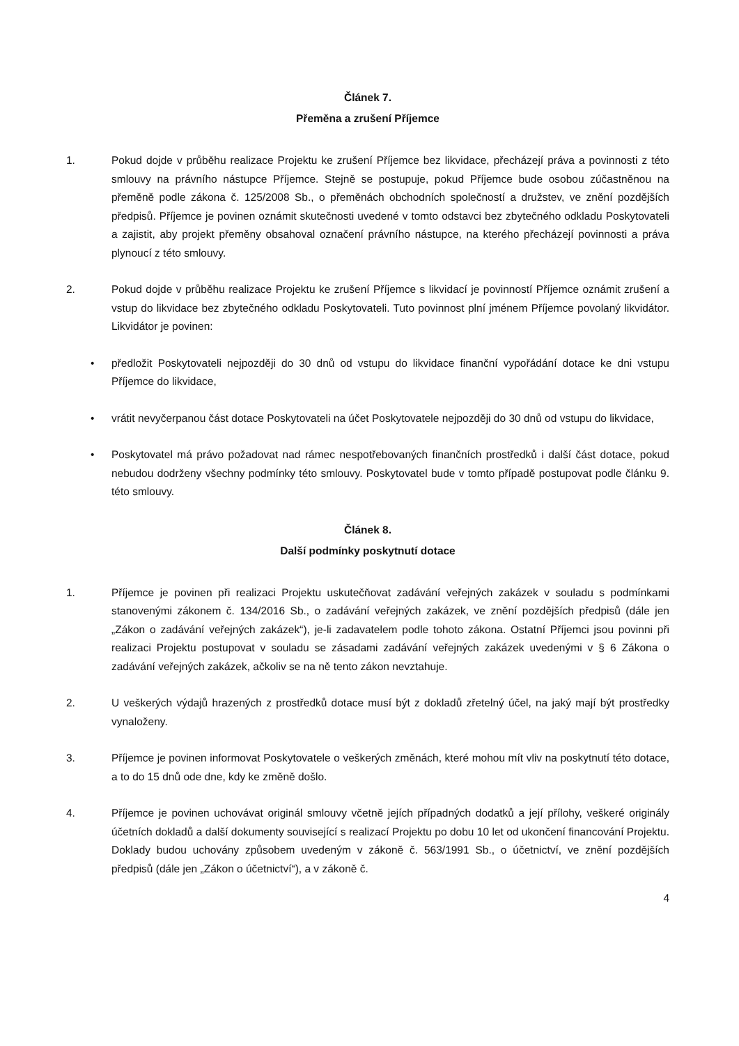Článek 7.
Přeměna a zrušení Příjemce
1. Pokud dojde v průběhu realizace Projektu ke zrušení Příjemce bez likvidace, přecházejí práva a povinnosti z této smlouvy na právního nástupce Příjemce. Stejně se postupuje, pokud Příjemce bude osobou zúčastněnou na přeměně podle zákona č. 125/2008 Sb., o přeměnách obchodních společností a družstev, ve znění pozdějších předpisů. Příjemce je povinen oznámit skutečnosti uvedené v tomto odstavci bez zbytečného odkladu Poskytovateli a zajistit, aby projekt přeměny obsahoval označení právního nástupce, na kterého přecházejí povinnosti a práva plynoucí z této smlouvy.
2. Pokud dojde v průběhu realizace Projektu ke zrušení Příjemce s likvidací je povinností Příjemce oznámit zrušení a vstup do likvidace bez zbytečného odkladu Poskytovateli. Tuto povinnost plní jménem Příjemce povolaný likvidátor. Likvidátor je povinen:
• předložit Poskytovateli nejpozději do 30 dnů od vstupu do likvidace finanční vypořádání dotace ke dni vstupu Příjemce do likvidace,
• vrátit nevyčerpanou část dotace Poskytovateli na účet Poskytovatele nejpozději do 30 dnů od vstupu do likvidace,
• Poskytovatel má právo požadovat nad rámec nespotřebovaných finančních prostředků i další část dotace, pokud nebudou dodrženy všechny podmínky této smlouvy. Poskytovatel bude v tomto případě postupovat podle článku 9. této smlouvy.
Článek 8.
Další podmínky poskytnutí dotace
1. Příjemce je povinen při realizaci Projektu uskutečňovat zadávání veřejných zakázek v souladu s podmínkami stanovenými zákonem č. 134/2016 Sb., o zadávání veřejných zakázek, ve znění pozdějších předpisů (dále jen „Zákon o zadávání veřejných zakázek“), je-li zadavatelem podle tohoto zákona. Ostatní Příjemci jsou povinni při realizaci Projektu postupovat v souladu se zásadami zadávání veřejných zakázek uvedenými v § 6 Zákona o zadávání veřejných zakázek, ačkoliv se na ně tento zákon nevztahuje.
2. U veškerých výdajů hrazených z prostředků dotace musí být z dokladů zřetelný účel, na jaký mají být prostředky vynaloženy.
3. Příjemce je povinen informovat Poskytovatele o veškerých změnách, které mohou mít vliv na poskytnutí této dotace, a to do 15 dnů ode dne, kdy ke změně došlo.
4. Příjemce je povinen uchovávat originál smlouvy včetně jejích případných dodatků a její přílohy, veškeré originály účetních dokladů a další dokumenty související s realizací Projektu po dobu 10 let od ukončení financování Projektu. Doklady budou uchovány způsobem uvedeným v zákoně č. 563/1991 Sb., o účetnictví, ve znění pozdějších předpisů (dále jen „Zákon o účetnictví“), a v zákoně č.
4